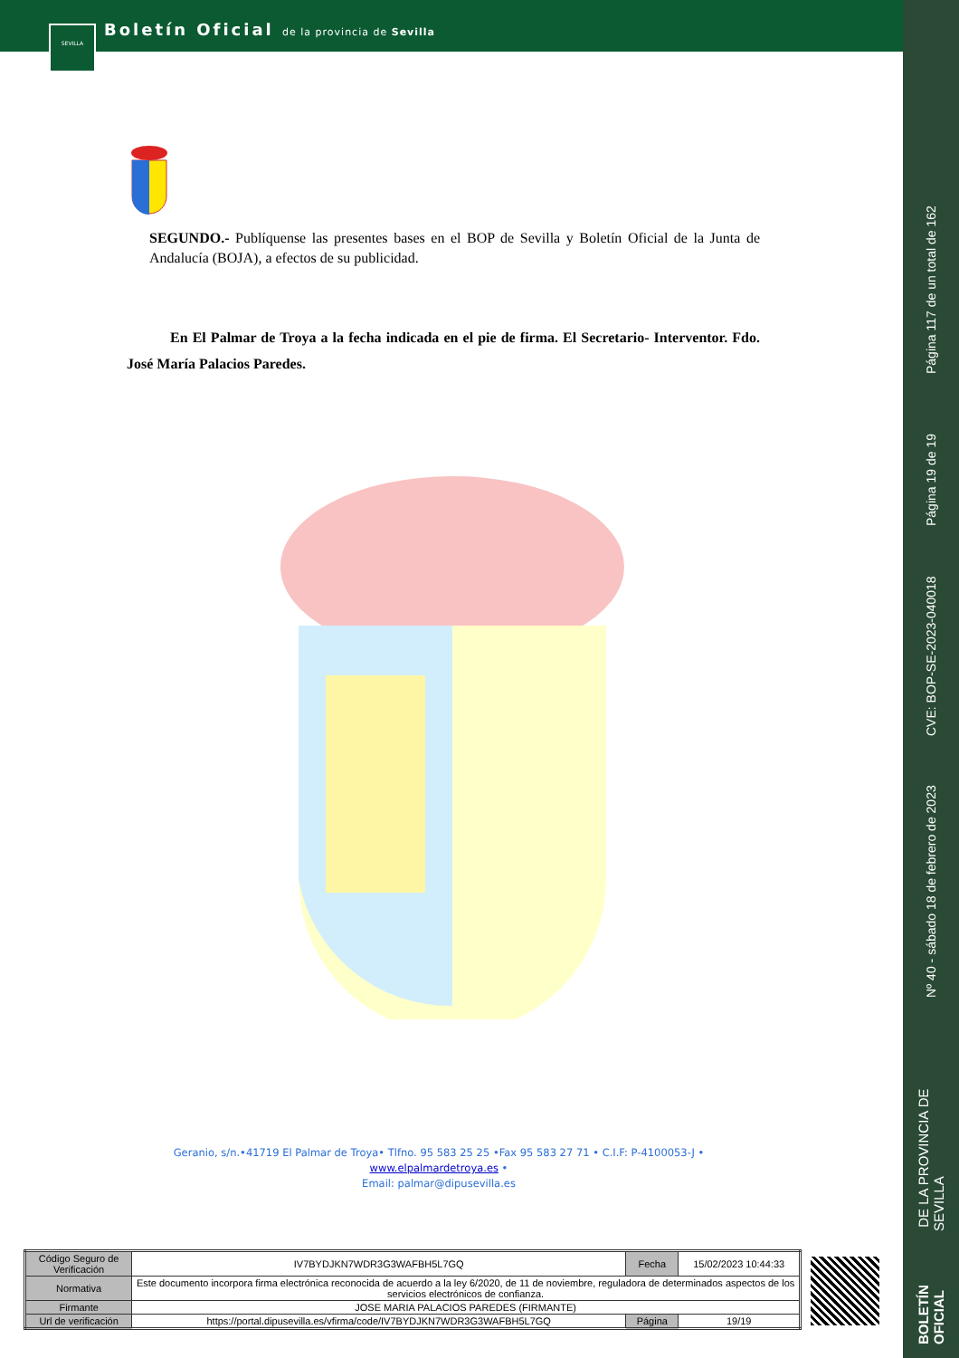Boletín Oficial de la provincia de Sevilla
SEVILLA
Página 117 de un total de 162
Página 19 de 19
CVE: BOP-SE-2023-040018
Nº 40 - sábado 18 de febrero de 2023
BOLETÍN OFICIAL DE LA PROVINCIA DE SEVILLA
SEGUNDO.- Publíquense las presentes bases en el BOP de Sevilla y Boletín Oficial de la Junta de Andalucía (BOJA), a efectos de su publicidad.
En El Palmar de Troya a la fecha indicada en el pie de firma. El Secretario- Interventor. Fdo. José María Palacios Paredes.
Geranio, s/n.•41719 El Palmar de Troya• Tlfno. 95 583 25 25 •Fax 95 583 27 71 • C.I.F: P-4100053-J • www.elpalmardetroya.es •
Email: palmar@dipusevilla.es
| Código Seguro de Verificación | IV7BYDJKN7WDR3G3WAFBH5L7GQ | Fecha | 15/02/2023 10:44:33 |
| Normativa | Este documento incorpora firma electrónica reconocida de acuerdo a la ley 6/2020, de 11 de noviembre, reguladora de determinados aspectos de los servicios electrónicos de confianza. | | |
| Firmante | JOSE MARIA PALACIOS PAREDES (FIRMANTE) | | |
| Url de verificación | https://portal.dipusevilla.es/vfirma/code/IV7BYDJKN7WDR3G3WAFBH5L7GQ | Página | 19/19 |